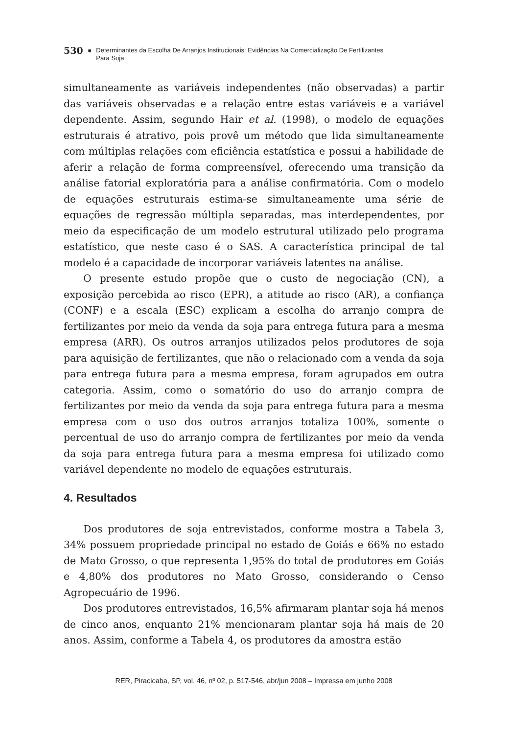530 ■ Determinantes da Escolha De Arranjos Institucionais: Evidências Na Comercialização De Fertilizantes
Para Soja
simultaneamente as variáveis independentes (não observadas) a partir das variáveis observadas e a relação entre estas variáveis e a variável dependente. Assim, segundo Hair et al. (1998), o modelo de equações estruturais é atrativo, pois provê um método que lida simultaneamente com múltiplas relações com eficiência estatística e possui a habilidade de aferir a relação de forma compreensível, oferecendo uma transição da análise fatorial exploratória para a análise confirmatória. Com o modelo de equações estruturais estima-se simultaneamente uma série de equações de regressão múltipla separadas, mas interdependentes, por meio da especificação de um modelo estrutural utilizado pelo programa estatístico, que neste caso é o SAS. A característica principal de tal modelo é a capacidade de incorporar variáveis latentes na análise.
O presente estudo propõe que o custo de negociação (CN), a exposição percebida ao risco (EPR), a atitude ao risco (AR), a confiança (CONF) e a escala (ESC) explicam a escolha do arranjo compra de fertilizantes por meio da venda da soja para entrega futura para a mesma empresa (ARR). Os outros arranjos utilizados pelos produtores de soja para aquisição de fertilizantes, que não o relacionado com a venda da soja para entrega futura para a mesma empresa, foram agrupados em outra categoria. Assim, como o somatório do uso do arranjo compra de fertilizantes por meio da venda da soja para entrega futura para a mesma empresa com o uso dos outros arranjos totaliza 100%, somente o percentual de uso do arranjo compra de fertilizantes por meio da venda da soja para entrega futura para a mesma empresa foi utilizado como variável dependente no modelo de equações estruturais.
4. Resultados
Dos produtores de soja entrevistados, conforme mostra a Tabela 3, 34% possuem propriedade principal no estado de Goiás e 66% no estado de Mato Grosso, o que representa 1,95% do total de produtores em Goiás e 4,80% dos produtores no Mato Grosso, considerando o Censo Agropecuário de 1996.
Dos produtores entrevistados, 16,5% afirmaram plantar soja há menos de cinco anos, enquanto 21% mencionaram plantar soja há mais de 20 anos. Assim, conforme a Tabela 4, os produtores da amostra estão
RER, Piracicaba, SP, vol. 46, nº 02, p. 517-546, abr/jun 2008 – Impressa em junho 2008